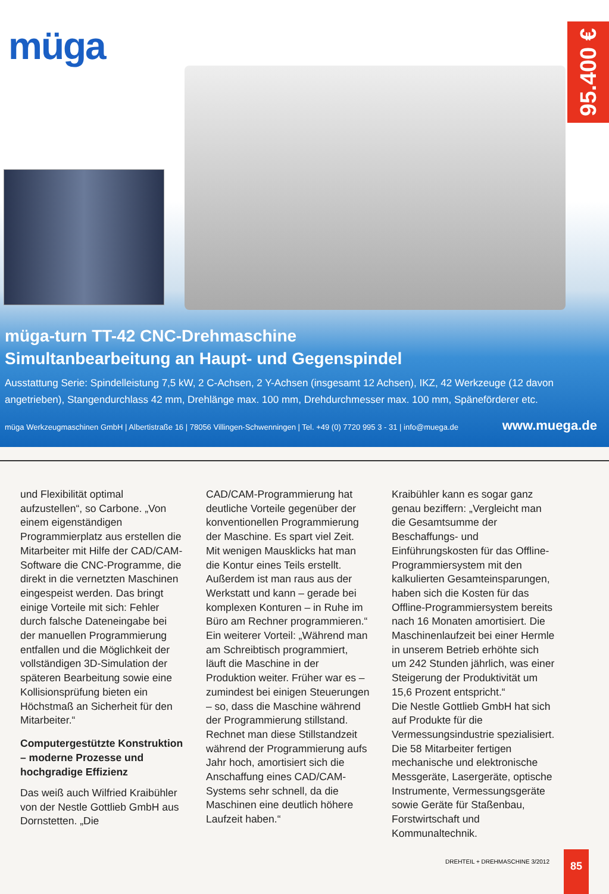müga
95.400 €
müga-turn TT-42 CNC-Drehmaschine
Simultanbearbeitung an Haupt- und Gegenspindel
Ausstattung Serie: Spindelleistung 7,5 kW, 2 C-Achsen, 2 Y-Achsen (insgesamt 12 Achsen), IKZ, 42 Werkzeuge (12 davon angetrieben), Stangendurchlass 42 mm, Drehlänge max. 100 mm, Drehdurchmesser max. 100 mm, Späneförderer etc.
müga Werkzeugmaschinen GmbH | Albertistraße 16 | 78056 Villingen-Schwenningen | Tel. +49 (0) 7720 995 3 - 31 | info@muega.de www.muega.de
und Flexibilität optimal aufzustellen“, so Carbone. „Von einem eigenständigen Programmierplatz aus erstellen die Mitarbeiter mit Hilfe der CAD/CAM-Software die CNC-Programme, die direkt in die vernetzten Maschinen eingespeist werden. Das bringt einige Vorteile mit sich: Fehler durch falsche Dateneingabe bei der manuellen Programmierung entfallen und die Möglichkeit der vollständigen 3D-Simulation der späteren Bearbeitung sowie eine Kollisionsprüfung bieten ein Höchstmaß an Sicherheit für den Mitarbeiter.“
Computergestützte Konstruktion – moderne Prozesse und hochgradige Effizienz
Das weiß auch Wilfried Kraibühler von der Nestle Gottlieb GmbH aus Dornstetten. „Die
CAD/CAM-Programmierung hat deutliche Vorteile gegenüber der konventionellen Programmierung der Maschine. Es spart viel Zeit. Mit wenigen Mausklicks hat man die Kontur eines Teils erstellt. Außerdem ist man raus aus der Werkstatt und kann – gerade bei komplexen Konturen – in Ruhe im Büro am Rechner programmieren.“
Ein weiterer Vorteil: „Während man am Schreibtisch programmiert, läuft die Maschine in der Produktion weiter. Früher war es – zumindest bei einigen Steuerungen – so, dass die Maschine während der Programmierung stillstand. Rechnet man diese Stillstandzeit während der Programmierung aufs Jahr hoch, amortisiert sich die Anschaffung eines CAD/CAM-Systems sehr schnell, da die Maschinen eine deutlich höhere Laufzeit haben.“
Kraibühler kann es sogar ganz genau beziffern: „Vergleicht man die Gesamtsumme der Beschaffungs- und Einführungskosten für das Offline-Programmiersystem mit den kalkulierten Gesamteinsparungen, haben sich die Kosten für das Offline-Programmiersystem bereits nach 16 Monaten amortisiert. Die Maschinenlaufzeit bei einer Hermle in unserem Betrieb erhöhte sich um 242 Stunden jährlich, was einer Steigerung der Produktivität um 15,6 Prozent entspricht.“
Die Nestle Gottlieb GmbH hat sich auf Produkte für die Vermessungsindustrie spezialisiert. Die 58 Mitarbeiter fertigen mechanische und elektronische Messgeräte, Lasergeräte, optische Instrumente, Vermessungsgeräte sowie Geräte für Staßenbau, Forstwirtschaft und Kommunaltechnik.
DREHTEIL + DREHMASCHINE 3/2012 85